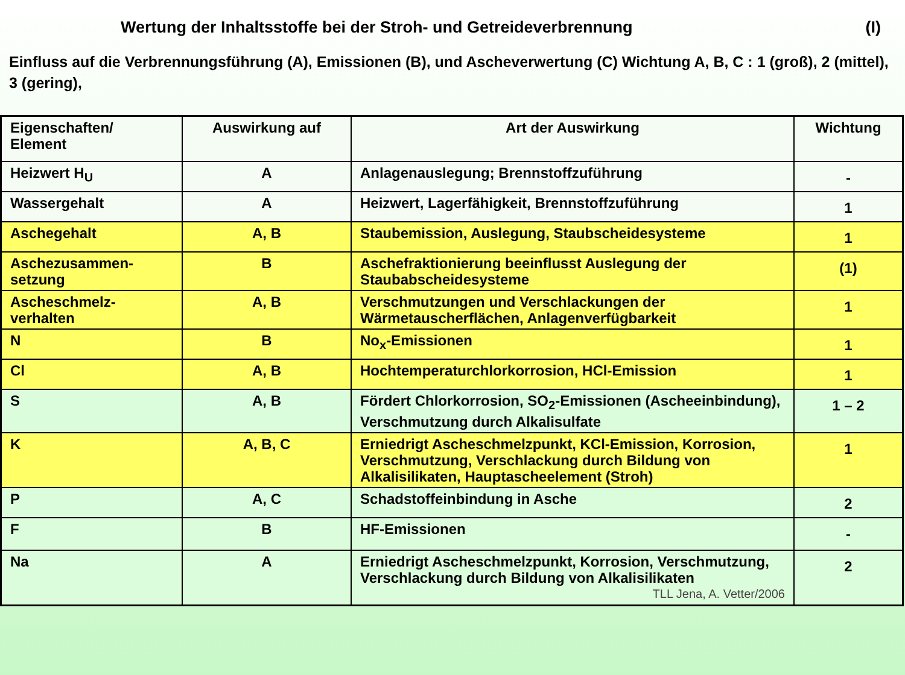Wertung der Inhaltsstoffe bei der Stroh- und Getreideverbrennung (I)
Einfluss auf die Verbrennungsführung (A), Emissionen (B), und Ascheverwertung (C) Wichtung A, B, C : 1 (groß), 2 (mittel), 3 (gering),
| Eigenschaften/ Element | Auswirkung auf | Art der Auswirkung | Wichtung |
| --- | --- | --- | --- |
| Heizwert H<sub>U</sub> | A | Anlagenauslegung; Brennstoffzuführung | - |
| Wassergehalt | A | Heizwert, Lagerfähigkeit, Brennstoffzuführung | 1 |
| Aschegehalt | A, B | Staubemission, Auslegung, Staubscheidesysteme | 1 |
| Aschezusammen- setzung | B | Aschefraktionierung beeinflusst Auslegung der Staubabscheidesysteme | (1) |
| Ascheschmelz- verhalten | A, B | Verschmutzungen und Verschlackungen der Wärmetauscherflächen, Anlagenverfügbarkeit | 1 |
| N | B | No<sub>x</sub>-Emissionen | 1 |
| Cl | A, B | Hochtemperaturchlorkorrosion, HCl-Emission | 1 |
| S | A, B | Fördert Chlorkorrosion, SO<sub>2</sub>-Emissionen (Ascheeinbindung), Verschmutzung durch Alkalisulfate | 1 – 2 |
| K | A, B, C | Erniedrigt Ascheschmelzpunkt, KCl-Emission, Korrosion, Verschmutzung, Verschlackung durch Bildung von Alkalisilikaten, Hauptascheelement (Stroh) | 1 |
| P | A, C | Schadstoffeinbindung in Asche | 2 |
| F | B | HF-Emissionen | - |
| Na | A | Erniedrigt Ascheschmelzpunkt, Korrosion, Verschmutzung, Verschlackung durch Bildung von Alkalisilikaten TLL Jena, A. Vetter/2006 | 2 |